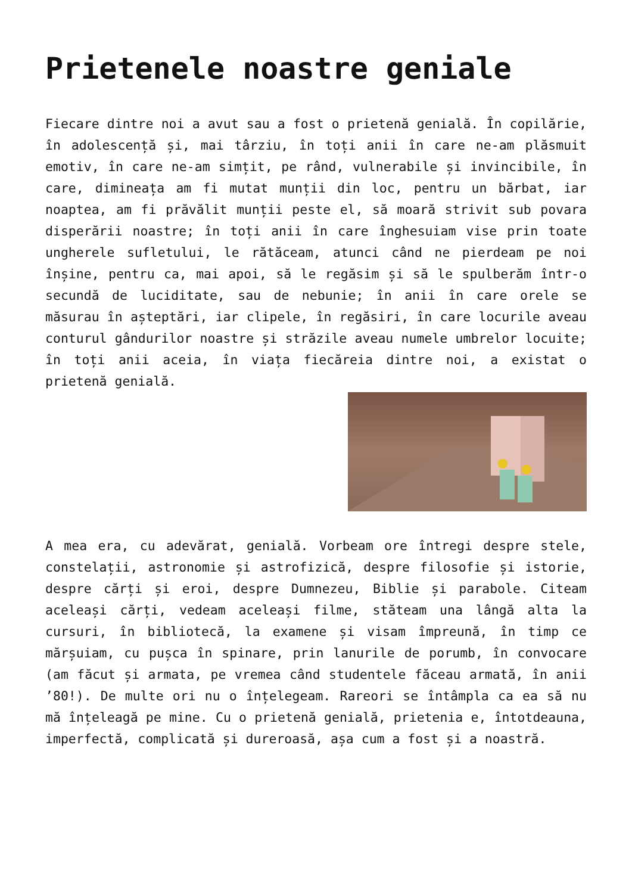Prietenele noastre geniale
Fiecare dintre noi a avut sau a fost o prietenă genială. În copilărie, în adolescență și, mai târziu, în toți anii în care ne-am plăsmuit emotiv, în care ne-am simțit, pe rând, vulnerabile și invincibile, în care, dimineața am fi mutat munții din loc, pentru un bărbat, iar noaptea, am fi prăvălit munții peste el, să moară strivit sub povara disperării noastre; în toți anii în care înghesuiam vise prin toate ungherele sufletului, le rătăceam, atunci când ne pierdeam pe noi înșine, pentru ca, mai apoi, să le regăsim și să le spulberăm într-o secundă de luciditate, sau de nebunie; în anii în care orele se măsurau în așteptări, iar clipele, în regăsiri, în care locurile aveau conturul gândurilor noastre și străzile aveau numele umbrelor locuite; în toți anii aceia, în viața fiecăreia dintre noi, a existat o prietenă genială.
A mea era, cu adevărat, genială. Vorbeam ore întregi despre stele, constelații, astronomie și astrofizică, despre filosofie și istorie, despre cărți și eroi, despre Dumnezeu, Biblie și parabole. Citeam aceleași cărți, vedeam aceleași filme, stăteam una lângă alta la cursuri, în bibliotecă, la examene și visam împreună, în timp ce mărșuiam, cu pușca în spinare, prin lanurile de porumb, în convocare (am făcut și armata, pe vremea când studentele făceau armată, în anii ’80!). De multe ori nu o înțelegeam. Rareori se întâmpla ca ea să nu mă înțeleagă pe mine. Cu o prietenă genială, prietenia e, întotdeauna, imperfectă, complicată și dureroasă, așa cum a fost și a noastră.